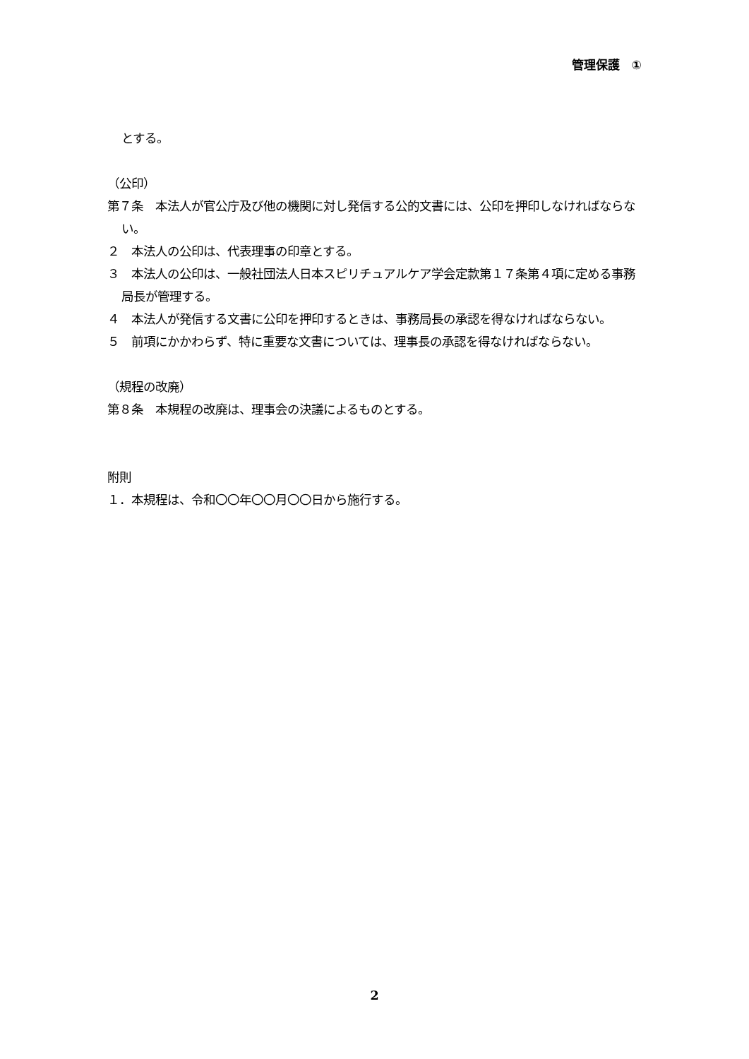管理保護　①
とする。
（公印）
第７条　本法人が官公庁及び他の機関に対し発信する公的文書には、公印を押印しなければならない。
２　本法人の公印は、代表理事の印章とする。
３　本法人の公印は、一般社団法人日本スピリチュアルケア学会定款第１７条第４項に定める事務局長が管理する。
４　本法人が発信する文書に公印を押印するときは、事務局長の承認を得なければならない。
５　前項にかかわらず、特に重要な文書については、理事長の承認を得なければならない。
（規程の改廃）
第８条　本規程の改廃は、理事会の決議によるものとする。
附則
１．本規程は、令和〇〇年〇〇月〇〇日から施行する。
2